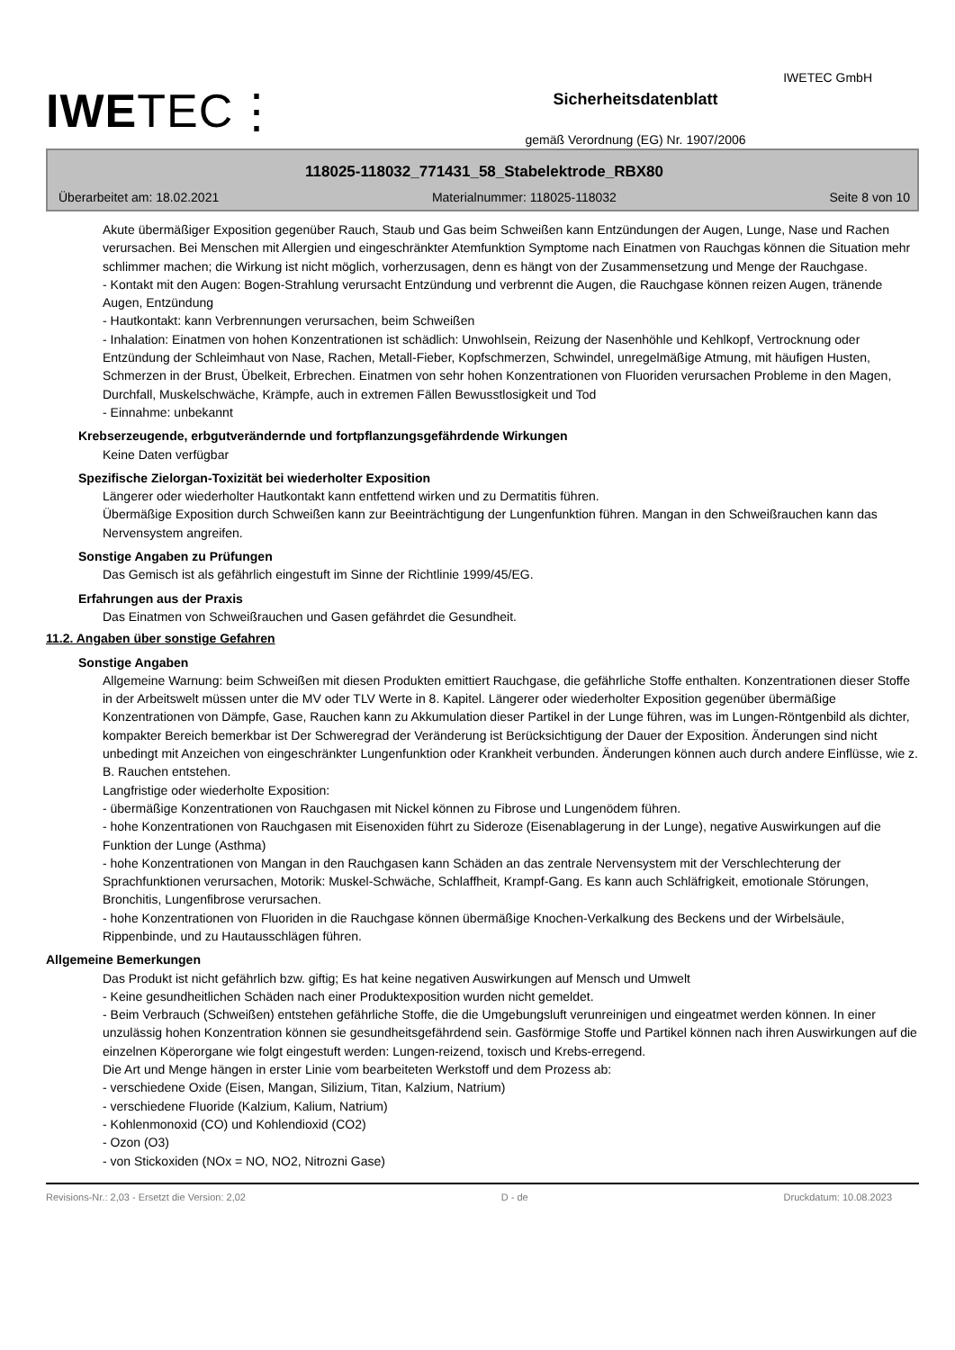IWETEC⋮
Sicherheitsdatenblatt
gemäß Verordnung (EG) Nr. 1907/2006
IWETEC GmbH
118025-118032_771431_58_Stabelektrode_RBX80
Überarbeitet am: 18.02.2021 Materialnummer: 118025-118032 Seite 8 von 10
Akute übermäßiger Exposition gegenüber Rauch, Staub und Gas beim Schweißen kann Entzündungen der Augen, Lunge, Nase und Rachen verursachen. Bei Menschen mit Allergien und eingeschränkter Atemfunktion Symptome nach Einatmen von Rauchgas können die Situation mehr schlimmer machen; die Wirkung ist nicht möglich, vorherzusagen, denn es hängt von der Zusammensetzung und Menge der Rauchgase.
- Kontakt mit den Augen: Bogen-Strahlung verursacht Entzündung und verbrennt die Augen, die Rauchgase können reizen Augen, tränende Augen, Entzündung
- Hautkontakt: kann Verbrennungen verursachen, beim Schweißen
- Inhalation: Einatmen von hohen Konzentrationen ist schädlich: Unwohlsein, Reizung der Nasenhöhle und Kehlkopf, Vertrocknung oder Entzündung der Schleimhaut von Nase, Rachen, Metall-Fieber, Kopfschmerzen, Schwindel, unregelmäßige Atmung, mit häufigen Husten, Schmerzen in der Brust, Übelkeit, Erbrechen. Einatmen von sehr hohen Konzentrationen von Fluoriden verursachen Probleme in den Magen, Durchfall, Muskelschwäche, Krämpfe, auch in extremen Fällen Bewusstlosigkeit und Tod
- Einnahme: unbekannt
Krebserzeugende, erbgutverändernde und fortpflanzungsgefährdende Wirkungen
Keine Daten verfügbar
Spezifische Zielorgan-Toxizität bei wiederholter Exposition
Längerer oder wiederholter Hautkontakt kann entfettend wirken und zu Dermatitis führen.
Übermäßige Exposition durch Schweißen kann zur Beeinträchtigung der Lungenfunktion führen. Mangan in den Schweißrauchen kann das Nervensystem angreifen.
Sonstige Angaben zu Prüfungen
Das Gemisch ist als gefährlich eingestuft im Sinne der Richtlinie 1999/45/EG.
Erfahrungen aus der Praxis
Das Einatmen von Schweißrauchen und Gasen gefährdet die Gesundheit.
11.2. Angaben über sonstige Gefahren
Sonstige Angaben
Allgemeine Warnung: beim Schweißen mit diesen Produkten emittiert Rauchgase, die gefährliche Stoffe enthalten. Konzentrationen dieser Stoffe in der Arbeitswelt müssen unter die MV oder TLV Werte in 8. Kapitel. Längerer oder wiederholter Exposition gegenüber übermäßige Konzentrationen von Dämpfe, Gase, Rauchen kann zu Akkumulation dieser Partikel in der Lunge führen, was im Lungen-Röntgenbild als dichter, kompakter Bereich bemerkbar ist Der Schweregrad der Veränderung ist Berücksichtigung der Dauer der Exposition. Änderungen sind nicht unbedingt mit Anzeichen von eingeschränkter Lungenfunktion oder Krankheit verbunden. Änderungen können auch durch andere Einflüsse, wie z. B. Rauchen entstehen.
Langfristige oder wiederholte Exposition:
- übermäßige Konzentrationen von Rauchgasen mit Nickel können zu Fibrose und Lungenödem führen.
- hohe Konzentrationen von Rauchgasen mit Eisenoxiden führt zu Sideroze (Eisenablagerung in der Lunge), negative Auswirkungen auf die Funktion der Lunge (Asthma)
- hohe Konzentrationen von Mangan in den Rauchgasen kann Schäden an das zentrale Nervensystem mit der Verschlechterung der Sprachfunktionen verursachen, Motorik: Muskel-Schwäche, Schlaffheit, Krampf-Gang. Es kann auch Schläfrigkeit, emotionale Störungen, Bronchitis, Lungenfibrose verursachen.
- hohe Konzentrationen von Fluoriden in die Rauchgase können übermäßige Knochen-Verkalkung des Beckens und der Wirbelsäule, Rippenbinde, und zu Hautausschlägen führen.
Allgemeine Bemerkungen
Das Produkt ist nicht gefährlich bzw. giftig; Es hat keine negativen Auswirkungen auf Mensch und Umwelt
- Keine gesundheitlichen Schäden nach einer Produktexposition wurden nicht gemeldet.
- Beim Verbrauch (Schweißen) entstehen gefährliche Stoffe, die die Umgebungsluft verunreinigen und eingeatmet werden können. In einer unzulässig hohen Konzentration können sie gesundheitsgefährdend sein. Gasförmige Stoffe und Partikel können nach ihren Auswirkungen auf die einzelnen Köperorgane wie folgt eingestuft werden: Lungen-reizend, toxisch und Krebs-erregend.
Die Art und Menge hängen in erster Linie vom bearbeiteten Werkstoff und dem Prozess ab:
- verschiedene Oxide (Eisen, Mangan, Silizium, Titan, Kalzium, Natrium)
- verschiedene Fluoride (Kalzium, Kalium, Natrium)
- Kohlenmonoxid (CO) und Kohlendioxid (CO2)
- Ozon (O3)
- von Stickoxiden (NOx = NO, NO2, Nitrozni Gase)
Revisions-Nr.: 2,03 - Ersetzt die Version: 2,02 D - de Druckdatum: 10.08.2023